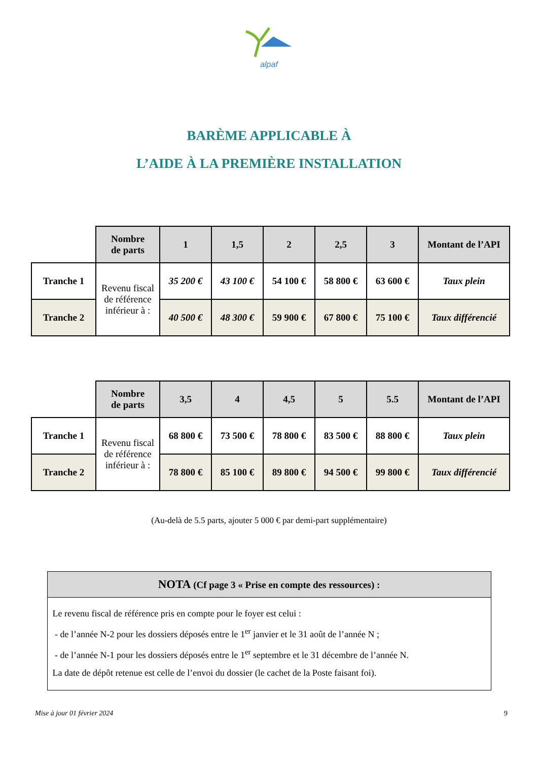alpaf
BARÈME APPLICABLE À
L’AIDE À LA PREMIÈRE INSTALLATION
| | Nombre de parts | 1 | 1,5 | 2 | 2,5 | 3 | Montant de l’API |
| Tranche 1 | Revenu fiscal de référence inférieur à : | 35 200 € | 43 100 € | 54 100 € | 58 800 € | 63 600 € | Taux plein |
| Tranche 2 | | 40 500 € | 48 300 € | 59 900 € | 67 800 € | 75 100 € | Taux différencié |
| | Nombre de parts | 3,5 | 4 | 4,5 | 5 | 5.5 | Montant de l’API |
| Tranche 1 | Revenu fiscal de référence inférieur à : | 68 800 € | 73 500 € | 78 800 € | 83 500 € | 88 800 € | Taux plein |
| Tranche 2 | | 78 800 € | 85 100 € | 89 800 € | 94 500 € | 99 800 € | Taux différencié |
(Au-delà de 5.5 parts, ajouter 5 000 € par demi-part supplémentaire)
NOTA (Cf page 3 « Prise en compte des ressources) :
Le revenu fiscal de référence pris en compte pour le foyer est celui :
- de l’année N-2 pour les dossiers déposés entre le 1<sup>er</sup> janvier et le 31 août de l’année N ;
- de l’année N-1 pour les dossiers déposés entre le 1<sup>er</sup> septembre et le 31 décembre de l’année N.
La date de dépôt retenue est celle de l’envoi du dossier (le cachet de la Poste faisant foi).
Mise à jour 01 février 2024 9